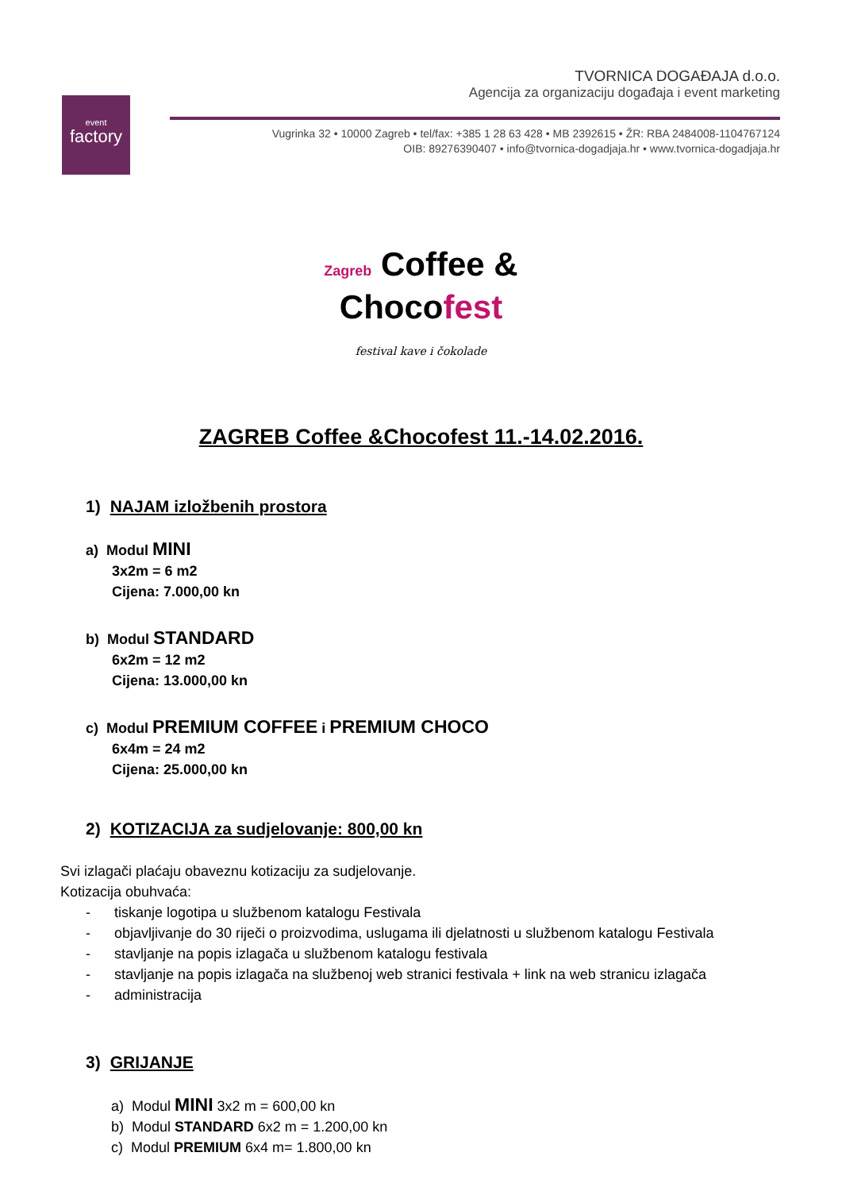event
factory
TVORNICA DOGAĐAJA d.o.o.
Agencija za organizaciju događaja i event marketing
Vugrinka 32 • 10000 Zagreb • tel/fax: +385 1 28 63 428 • MB 2392615 • ŽR: RBA 2484008-1104767124
OIB: 89276390407 • info@tvornica-dogadjaja.hr • www.tvornica-dogadjaja.hr
Zagreb Coffee &
Chocofest
festival kave i čokolade
ZAGREB Coffee &Chocofest 11.-14.02.2016.
1) NAJAM izložbenih prostora
a) Modul MINI
3x2m = 6 m2
Cijena: 7.000,00 kn
b) Modul STANDARD
6x2m = 12 m2
Cijena: 13.000,00 kn
c) Modul PREMIUM COFFEE i PREMIUM CHOCO
6x4m = 24 m2
Cijena: 25.000,00 kn
2) KOTIZACIJA za sudjelovanje: 800,00 kn
Svi izlagači plaćaju obaveznu kotizaciju za sudjelovanje.
Kotizacija obuhvaća:
- tiskanje logotipa u službenom katalogu Festivala
- objavljivanje do 30 riječi o proizvodima, uslugama ili djelatnosti u službenom katalogu Festivala
- stavljanje na popis izlagača u službenom katalogu festivala
- stavljanje na popis izlagača na službenoj web stranici festivala + link na web stranicu izlagača
- administracija
3) GRIJANJE
a) Modul MINI 3x2 m = 600,00 kn
b) Modul STANDARD 6x2 m = 1.200,00 kn
c) Modul PREMIUM 6x4 m= 1.800,00 kn